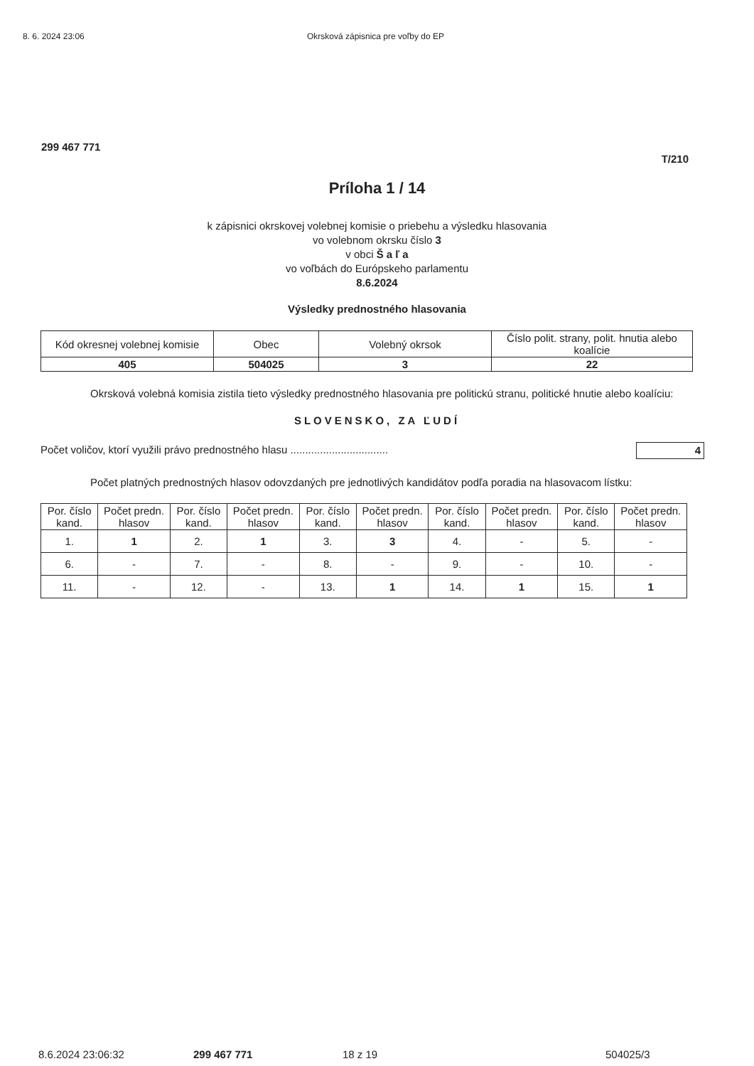8. 6. 2024 23:06 Okrsková zápisnica pre voľby do EP
299 467 771
T/210
Príloha 1 / 14
k zápisnici okrskovej volebnej komisie o priebehu a výsledku hlasovania
vo volebnom okrsku číslo 3
v obci Š a ľ a
vo voľbách do Európskeho parlamentu
8.6.2024
Výsledky prednostného hlasovania
| Kód okresnej volebnej komisie | Obec | Volebný okrsok | Číslo polit. strany, polit. hnutia alebo koalície |
| --- | --- | --- | --- |
| 405 | 504025 | 3 | 22 |
Okrsková volebná komisia zistila tieto výsledky prednostného hlasovania pre politickú stranu, politické hnutie alebo koalíciu:
SLOVENSKO, ZA ĽUDÍ
Počet voličov, ktorí využili právo prednostného hlasu ................................. 4
Počet platných prednostných hlasov odovzdaných pre jednotlivých kandidátov podľa poradia na hlasovacom lístku:
| Por. číslo kand. | Počet predn. hlasov | Por. číslo kand. | Počet predn. hlasov | Por. číslo kand. | Počet predn. hlasov | Por. číslo kand. | Počet predn. hlasov | Por. číslo kand. | Počet predn. hlasov |
| --- | --- | --- | --- | --- | --- | --- | --- | --- | --- |
| 1. | 1 | 2. | 1 | 3. | 3 | 4. | - | 5. | - |
| 6. | - | 7. | - | 8. | - | 9. | - | 10. | - |
| 11. | - | 12. | - | 13. | 1 | 14. | 1 | 15. | 1 |
8.6.2024 23:06:32 299 467 771 18 z 19 504025/3